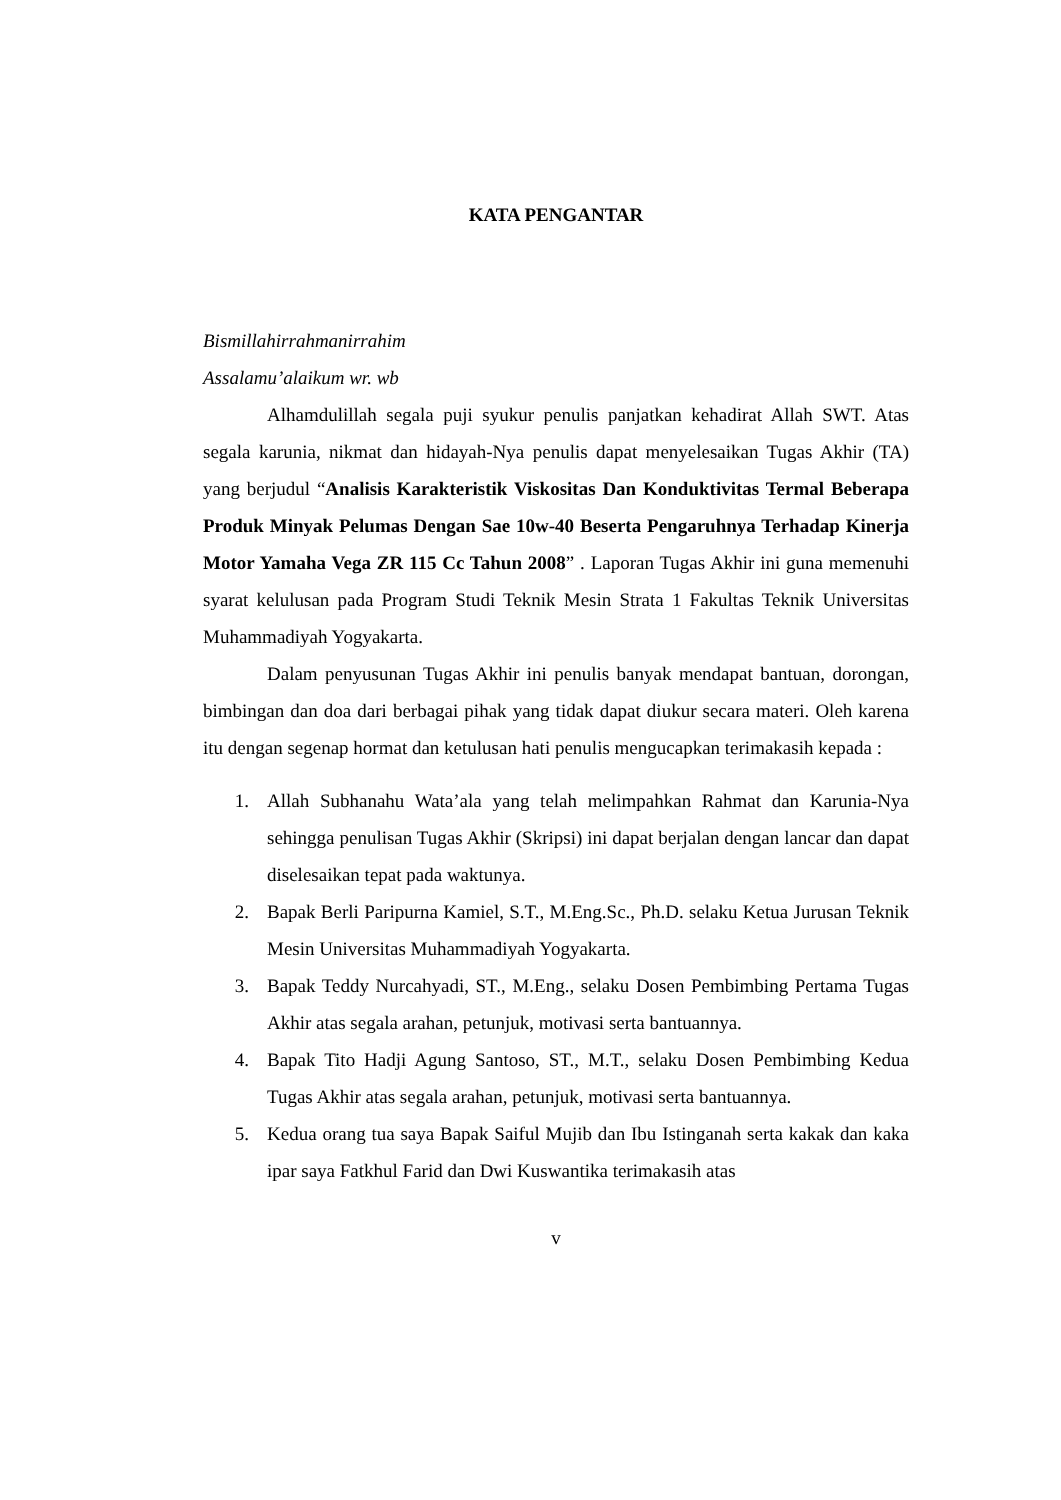KATA PENGANTAR
Bismillahirrahmanirrahim
Assalamu’alaikum wr. wb
Alhamdulillah segala puji syukur penulis panjatkan kehadirat Allah SWT. Atas segala karunia, nikmat dan hidayah-Nya penulis dapat menyelesaikan Tugas Akhir (TA) yang berjudul “Analisis Karakteristik Viskositas Dan Konduktivitas Termal Beberapa Produk Minyak Pelumas Dengan Sae 10w-40 Beserta Pengaruhnya Terhadap Kinerja Motor Yamaha Vega ZR 115 Cc Tahun 2008” . Laporan Tugas Akhir ini guna memenuhi syarat kelulusan pada Program Studi Teknik Mesin Strata 1 Fakultas Teknik Universitas Muhammadiyah Yogyakarta.
Dalam penyusunan Tugas Akhir ini penulis banyak mendapat bantuan, dorongan, bimbingan dan doa dari berbagai pihak yang tidak dapat diukur secara materi. Oleh karena itu dengan segenap hormat dan ketulusan hati penulis mengucapkan terimakasih kepada :
1. Allah Subhanahu Wata’ala yang telah melimpahkan Rahmat dan Karunia-Nya sehingga penulisan Tugas Akhir (Skripsi) ini dapat berjalan dengan lancar dan dapat diselesaikan tepat pada waktunya.
2. Bapak Berli Paripurna Kamiel, S.T., M.Eng.Sc., Ph.D. selaku Ketua Jurusan Teknik Mesin Universitas Muhammadiyah Yogyakarta.
3. Bapak Teddy Nurcahyadi, ST., M.Eng., selaku Dosen Pembimbing Pertama Tugas Akhir atas segala arahan, petunjuk, motivasi serta bantuannya.
4. Bapak Tito Hadji Agung Santoso, ST., M.T., selaku Dosen Pembimbing Kedua Tugas Akhir atas segala arahan, petunjuk, motivasi serta bantuannya.
5. Kedua orang tua saya Bapak Saiful Mujib dan Ibu Istinganah serta kakak dan kaka ipar saya Fatkhul Farid dan Dwi Kuswantika terimakasih atas
v